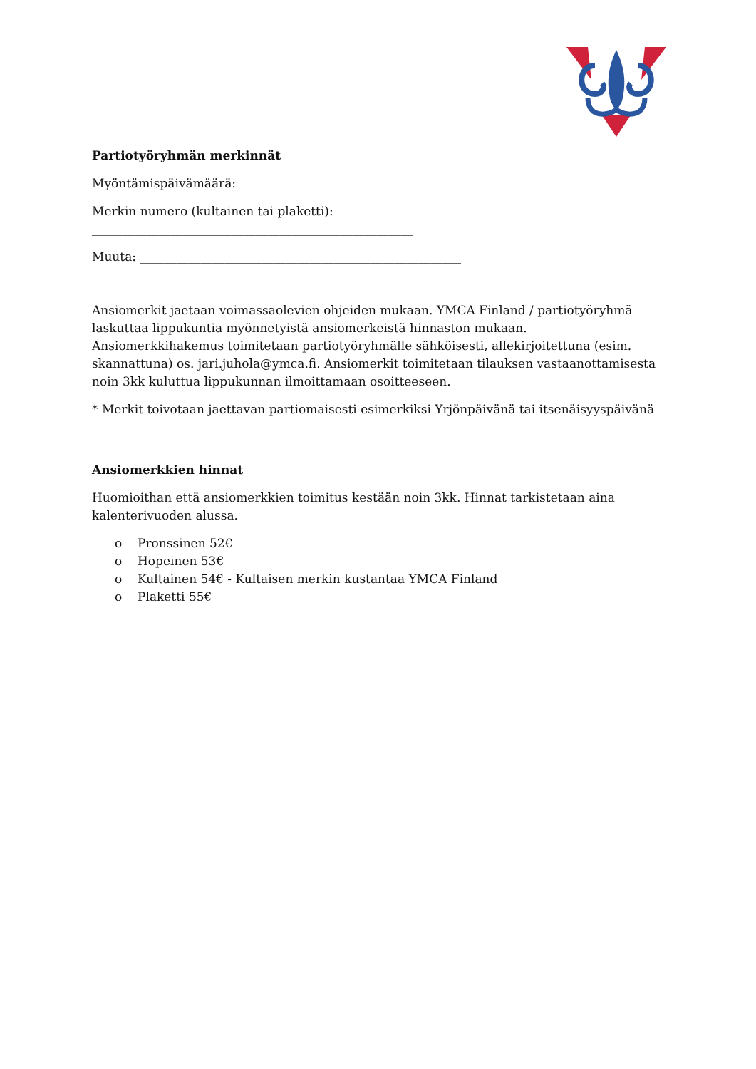Partiotyöryhmän merkinnät
Myöntämispäivämäärä: _____________________________________________________
Merkin numero (kultainen tai plaketti):
_____________________________________________________
Muuta: _____________________________________________________
Ansiomerkit jaetaan voimassaolevien ohjeiden mukaan. YMCA Finland / partiotyöryhmä laskuttaa lippukuntia myönnetyistä ansiomerkeistä hinnaston mukaan. Ansiomerkkihakemus toimitetaan partiotyöryhmälle sähköisesti, allekirjoitettuna (esim. skannattuna) os. jari.juhola@ymca.fi. Ansiomerkit toimitetaan tilauksen vastaanottamisesta noin 3kk kuluttua lippukunnan ilmoittamaan osoitteeseen.
* Merkit toivotaan jaettavan partiomaisesti esimerkiksi Yrjönpäivänä tai itsenäisyyspäivänä
Ansiomerkkien hinnat
Huomioithan että ansiomerkkien toimitus kestään noin 3kk. Hinnat tarkistetaan aina kalenterivuoden alussa.
o Pronssinen 52€
o Hopeinen 53€
o Kultainen 54€ - Kultaisen merkin kustantaa YMCA Finland
o Plaketti 55€